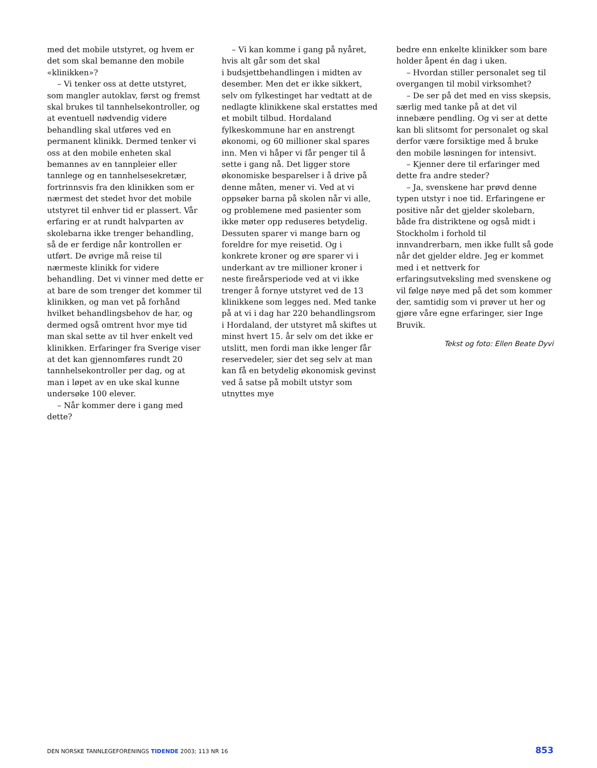med det mobile utstyret, og hvem er det som skal bemanne den mobile «klinikken»?
– Vi tenker oss at dette utstyret, som mangler autoklav, først og fremst skal brukes til tannhelsekontroller, og at eventuell nødvendig videre behandling skal utføres ved en permanent klinikk. Dermed tenker vi oss at den mobile enheten skal bemannes av en tannpleier eller tannlege og en tannhelsesekretær, fortrinnsvis fra den klinikken som er nærmest det stedet hvor det mobile utstyret til enhver tid er plassert. Vår erfaring er at rundt halvparten av skolebarna ikke trenger behandling, så de er ferdige når kontrollen er utført. De øvrige må reise til nærmeste klinikk for videre behandling. Det vi vinner med dette er at bare de som trenger det kommer til klinikken, og man vet på forhånd hvilket behandlingsbehov de har, og dermed også omtrent hvor mye tid man skal sette av til hver enkelt ved klinikken. Erfaringer fra Sverige viser at det kan gjennomføres rundt 20 tannhelsekontroller per dag, og at man i løpet av en uke skal kunne undersøke 100 elever.
– Når kommer dere i gang med dette?
– Vi kan komme i gang på nyåret, hvis alt går som det skal
i budsjettbehandlingen i midten av desember. Men det er ikke sikkert, selv om fylkestinget har vedtatt at de nedlagte klinikkene skal erstattes med et mobilt tilbud. Hordaland fylkeskommune har en anstrengt økonomi, og 60 millioner skal spares inn. Men vi håper vi får penger til å sette i gang nå. Det ligger store økonomiske besparelser i å drive på denne måten, mener vi. Ved at vi oppsøker barna på skolen når vi alle, og problemene med pasienter som ikke møter opp reduseres betydelig. Dessuten sparer vi mange barn og foreldre for mye reisetid. Og i konkrete kroner og øre sparer vi i underkant av tre millioner kroner i neste fireårsperiode ved at vi ikke trenger å fornye utstyret ved de 13 klinikkene som legges ned. Med tanke på at vi i dag har 220 behandlingsrom i Hordaland, der utstyret må skiftes ut minst hvert 15. år selv om det ikke er utslitt, men fordi man ikke lenger får reservedeler, sier det seg selv at man kan få en betydelig økonomisk gevinst ved å satse på mobilt utstyr som utnyttes mye
bedre enn enkelte klinikker som bare holder åpent én dag i uken.
– Hvordan stiller personalet seg til overgangen til mobil virksomhet?
– De ser på det med en viss skepsis, særlig med tanke på at det vil innebære pendling. Og vi ser at dette kan bli slitsomt for personalet og skal derfor være forsiktige med å bruke den mobile løsningen for intensivt.
– Kjenner dere til erfaringer med dette fra andre steder?
– Ja, svenskene har prøvd denne typen utstyr i noe tid. Erfaringene er positive når det gjelder skolebarn, både fra distriktene og også midt i Stockholm i forhold til innvandrerbarn, men ikke fullt så gode når det gjelder eldre. Jeg er kommet med i et nettverk for erfaringsutveksling med svenskene og vil følge nøye med på det som kommer der, samtidig som vi prøver ut her og gjøre våre egne erfaringer, sier Inge Bruvik.
Tekst og foto: Ellen Beate Dyvi
DEN NORSKE TANNLEGEFORENINGS TIDENDE 2003; 113 NR 16 853